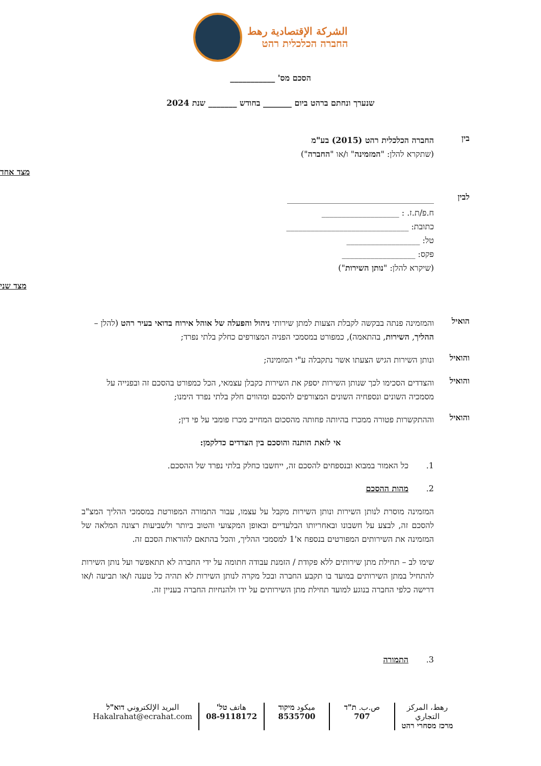الشركة الإقتصادية رهط
החברה הכלכלית רהט
הסכם מס' ___________
שנערך ונחתם ברהט ביום _______ בחודש _______ שנת 2024
בין
החברה הכלכלית רהט (2015) בע"מ
(שתקרא להלן: "המזמינה" ו/או "החברה")
מצד אחד
לבין
____________________________________
ח.פ/ת.ז. : ___________________
כתובת: ______________________________
טל: __________________
פקס: __________________
(שיקרא להלן: "נותן השירות")
מצד שני
הואיל
והמזמינה פנתה בבקשה לקבלת הצעות למתן שירותי ניהול והפעלה של אוהל אירוח בדואי בעיר רהט (להלן – ההליך, השירות, בהתאמה), כמפורט במסמכי הפניה המצורפים כחלק בלתי נפרד;
והואיל
ונותן השירות הגיש הצעתו אשר נתקבלה ע"י המזמינה;
והואיל
והצדדים הסכימו לכך שנותן השירות יספק את השירות כקבלן עצמאי, הכל כמפורט בהסכם זה ובפנייה על מסמכיה השונים ונספחיה השונים המצורפים להסכם ומהווים חלק בלתי נפרד הימנו;
והואיל
וההתקשרות פטורה ממכרז בהיותה פחותה מהסכום המחייב מכרז פומבי על פי דין;
אי לזאת הותנה והוסכם בין הצדדים כדלקמן:
1. כל האמור במבוא ובנספחים להסכם זה, ייחשבו כחלק בלתי נפרד של ההסכם.
2. מהות ההסכם
המזמינה מוסרת לנותן השירות ונותן השירות מקבל על עצמו, עבור התמורה המפורטת במסמכי ההליך המצ"ב להסכם זה, לבצע על חשבונו ובאחריותו הבלעדיים ובאופן המקצועי והטוב ביותר ולשביעות רצונה המלאה של המזמינה את השירותים המפורטים בנספח א'1 למסמכי ההליך, והכל בהתאם להוראות הסכם זה.
שימו לב – תחילת מתן שירותים ללא פקודת / הזמנת עבודה חתומה על ידי החברה לא תתאפשר ועל נותן השירות להתחיל במתן השירותים במועד בו תקבע החברה ובכל מקרה לנותן השירות לא תהיה כל טענה ו/או תביעה ו/או דרישה כלפי החברה בנוגע למועד תחילת מתן השירותים על ידו ולהנחיות החברה בעניין זה.
3. התמורה
رهط، المركز التجاري
מרכז מסחרי רהט
ص.ب. ת"ד
707
ميكود מיקוד
8535700
هاتف טל'
08-9118172
البريد الإلكتروني דוא"ל
Hakalrahat@ecrahat.com